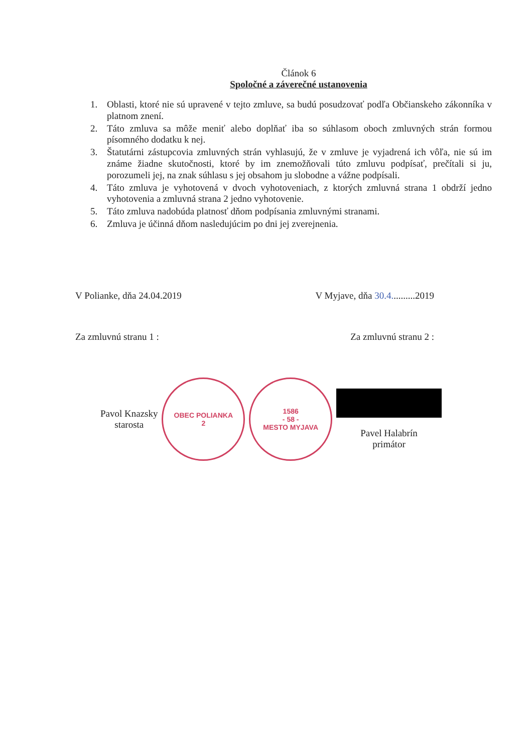Článok 6
Spoločné a záverečné ustanovenia
1. Oblasti, ktoré nie sú upravené v tejto zmluve, sa budú posudzovať podľa Občianskeho zákonníka v platnom znení.
2. Táto zmluva sa môže meniť alebo doplňať iba so súhlasom oboch zmluvných strán formou písomného dodatku k nej.
3. Štatutárni zástupcovia zmluvných strán vyhlasujú, že v zmluve je vyjadrená ich vôľa, nie sú im známe žiadne skutočnosti, ktoré by im znemožňovali túto zmluvu podpísať, prečítali si ju, porozumeli jej, na znak súhlasu s jej obsahom ju slobodne a vážne podpísali.
4. Táto zmluva je vyhotovená v dvoch vyhotoveniach, z ktorých zmluvná strana 1 obdrží jedno vyhotovenia a zmluvná strana 2 jedno vyhotovenie.
5. Táto zmluva nadobúda platnosť dňom podpísania zmluvnými stranami.
6. Zmluva je účinná dňom nasledujúcim po dni jej zverejnenia.
V Polianke, dňa 24.04.2019 V Myjave, dňa 30.4..........2019
Za zmluvnú stranu 1 : Za zmluvnú stranu 2 :
Pavol Knazsky
starosta
OBEC POLIANKA
2
1586
- 58 -
MESTO MYJAVA
Pavel Halabrín
primátor